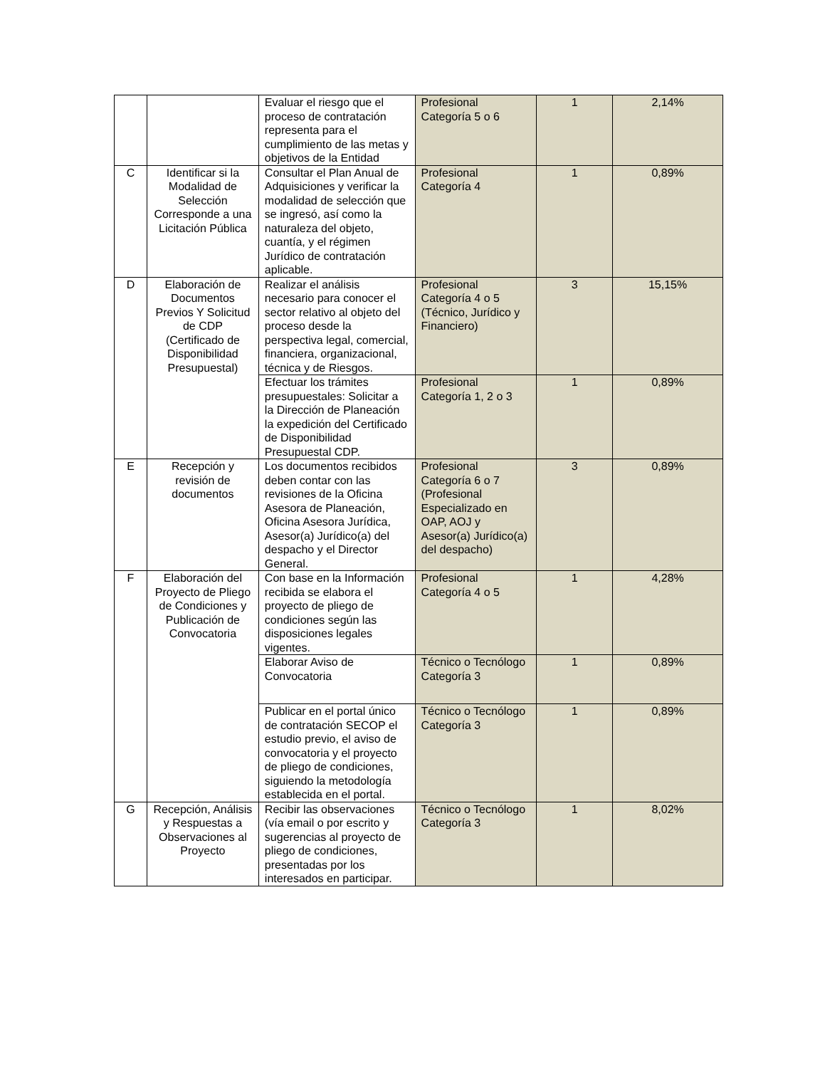| | | Evaluar el riesgo que el proceso de contratación representa para el cumplimiento de las metas y objetivos de la Entidad | Profesional Categoría 5 o 6 | 1 | 2,14% |
| C | Identificar si la Modalidad de Selección Corresponde a una Licitación Pública | Consultar el Plan Anual de Adquisiciones y verificar la modalidad de selección que se ingresó, así como la naturaleza del objeto, cuantía, y el régimen Jurídico de contratación aplicable. | Profesional Categoría 4 | 1 | 0,89% |
| D | Elaboración de Documentos Previos Y Solicitud de CDP (Certificado de Disponibilidad Presupuestal) | Realizar el análisis necesario para conocer el sector relativo al objeto del proceso desde la perspectiva legal, comercial, financiera, organizacional, técnica y de Riesgos. | Profesional Categoría 4 o 5 (Técnico, Jurídico y Financiero) | 3 | 15,15% |
| | | Efectuar los trámites presupuestales: Solicitar a la Dirección de Planeación la expedición del Certificado de Disponibilidad Presupuestal CDP. | Profesional Categoría 1, 2 o 3 | 1 | 0,89% |
| E | Recepción y revisión de documentos | Los documentos recibidos deben contar con las revisiones de la Oficina Asesora de Planeación, Oficina Asesora Jurídica, Asesor(a) Jurídico(a) del despacho y el Director General. | Profesional Categoría 6 o 7 (Profesional Especializado en OAP, AOJ y Asesor(a) Jurídico(a) del despacho) | 3 | 0,89% |
| F | Elaboración del Proyecto de Pliego de Condiciones y Publicación de Convocatoria | Con base en la Información recibida se elabora el proyecto de pliego de condiciones según las disposiciones legales vigentes. | Profesional Categoría 4 o 5 | 1 | 4,28% |
| | | Elaborar Aviso de Convocatoria | Técnico o Tecnólogo Categoría 3 | 1 | 0,89% |
| | | Publicar en el portal único de contratación SECOP el estudio previo, el aviso de convocatoria y el proyecto de pliego de condiciones, siguiendo la metodología establecida en el portal. | Técnico o Tecnólogo Categoría 3 | 1 | 0,89% |
| G | Recepción, Análisis y Respuestas a Observaciones al Proyecto | Recibir las observaciones (vía email o por escrito y sugerencias al proyecto de pliego de condiciones, presentadas por los interesados en participar. | Técnico o Tecnólogo Categoría 3 | 1 | 8,02% |